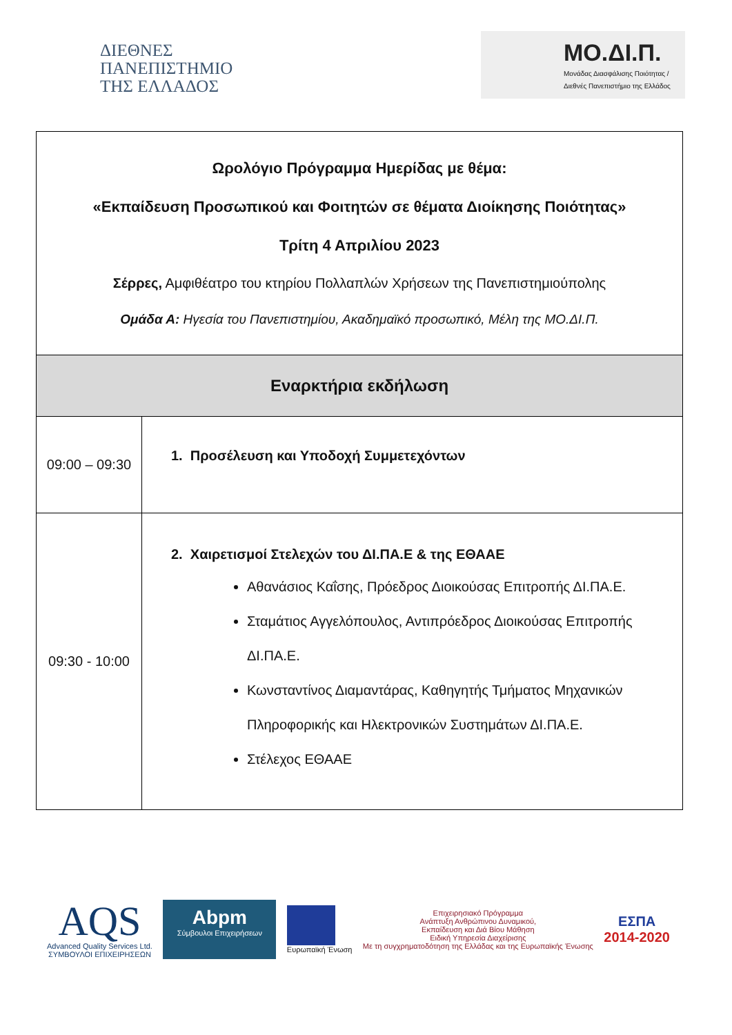ΔΙΕΘΝΕΣ
ΠΑΝΕΠΙΣΤΗΜΙΟ
ΤΗΣ ΕΛΛΑΔΟΣ
ΜΟ.ΔΙ.Π.
Μονάδας Διασφάλισης Ποιότητας / Διεθνές Πανεπιστήμιο της Ελλάδος
| Ωρολόγιο Πρόγραμμα Ημερίδας με θέμα: «Εκπαίδευση Προσωπικού και Φοιτητών σε θέματα Διοίκησης Ποιότητας» Τρίτη 4 Απριλίου 2023 Σέρρες, Αμφιθέατρο του κτηρίου Πολλαπλών Χρήσεων της Πανεπιστημιούπολης Ομάδα Α: Ηγεσία του Πανεπιστημίου, Ακαδημαϊκό προσωπικό, Μέλη της ΜΟ.ΔΙ.Π. | |
| Εναρκτήρια εκδήλωση | |
| 09:00 – 09:30 | 1. Προσέλευση και Υποδοχή Συμμετεχόντων |
| 09:30 - 10:00 | 2. Χαιρετισμοί Στελεχών του ΔΙ.ΠΑ.Ε & της ΕΘΑΑΕ Αθανάσιος Καΐσης, Πρόεδρος Διοικούσας Επιτροπής ΔΙ.ΠΑ.Ε. Σταμάτιος Αγγελόπουλος, Αντιπρόεδρος Διοικούσας Επιτροπής ΔΙ.ΠΑ.Ε. Κωνσταντίνος Διαμαντάρας, Καθηγητής Τμήματος Μηχανικών Πληροφορικής και Ηλεκτρονικών Συστημάτων ΔΙ.ΠΑ.Ε. Στέλεχος ΕΘΑΑΕ |
AQS
Advanced Quality Services Ltd.
ΣΥΜΒΟΥΛΟΙ ΕΠΙΧΕΙΡΗΣΕΩΝ
Abpm
Σύμβουλοι Επιχειρήσεων
Ευρωπαϊκή Ένωση
Επιχειρησιακό Πρόγραμμα
Ανάπτυξη Ανθρώπινου Δυναμικού,
Εκπαίδευση και Διά Βίου Μάθηση
Ειδική Υπηρεσία Διαχείρισης
Με τη συγχρηματοδότηση της Ελλάδας και της Ευρωπαϊκής Ένωσης
ΕΣΠΑ
2014-2020